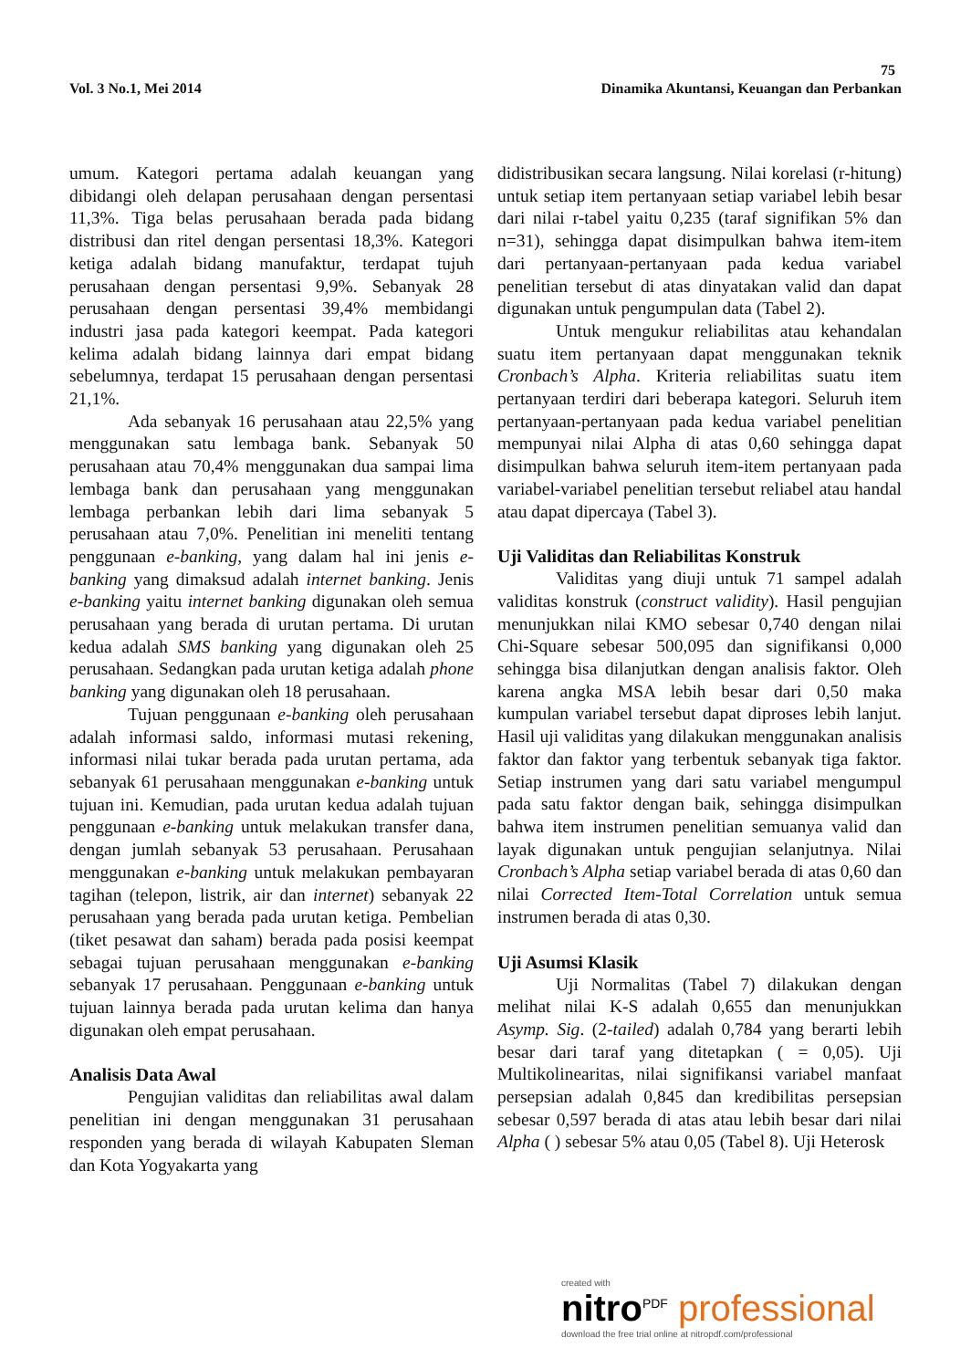75
Vol. 3 No.1, Mei 2014 Dinamika Akuntansi, Keuangan dan Perbankan
umum. Kategori pertama adalah keuangan yang dibidangi oleh delapan perusahaan dengan persentasi 11,3%. Tiga belas perusahaan berada pada bidang distribusi dan ritel dengan persentasi 18,3%. Kategori ketiga adalah bidang manufaktur, terdapat tujuh perusahaan dengan persentasi 9,9%. Sebanyak 28 perusahaan dengan persentasi 39,4% membidangi industri jasa pada kategori keempat. Pada kategori kelima adalah bidang lainnya dari empat bidang sebelumnya, terdapat 15 perusahaan dengan persentasi 21,1%.
Ada sebanyak 16 perusahaan atau 22,5% yang menggunakan satu lembaga bank. Sebanyak 50 perusahaan atau 70,4% menggunakan dua sampai lima lembaga bank dan perusahaan yang menggunakan lembaga perbankan lebih dari lima sebanyak 5 perusahaan atau 7,0%. Penelitian ini meneliti tentang penggunaan e-banking, yang dalam hal ini jenis e-banking yang dimaksud adalah internet banking. Jenis e-banking yaitu internet banking digunakan oleh semua perusahaan yang berada di urutan pertama. Di urutan kedua adalah SMS banking yang digunakan oleh 25 perusahaan. Sedangkan pada urutan ketiga adalah phone banking yang digunakan oleh 18 perusahaan.
Tujuan penggunaan e-banking oleh perusahaan adalah informasi saldo, informasi mutasi rekening, informasi nilai tukar berada pada urutan pertama, ada sebanyak 61 perusahaan menggunakan e-banking untuk tujuan ini. Kemudian, pada urutan kedua adalah tujuan penggunaan e-banking untuk melakukan transfer dana, dengan jumlah sebanyak 53 perusahaan. Perusahaan menggunakan e-banking untuk melakukan pembayaran tagihan (telepon, listrik, air dan internet) sebanyak 22 perusahaan yang berada pada urutan ketiga. Pembelian (tiket pesawat dan saham) berada pada posisi keempat sebagai tujuan perusahaan menggunakan e-banking sebanyak 17 perusahaan. Penggunaan e-banking untuk tujuan lainnya berada pada urutan kelima dan hanya digunakan oleh empat perusahaan.
Analisis Data Awal
Pengujian validitas dan reliabilitas awal dalam penelitian ini dengan menggunakan 31 perusahaan responden yang berada di wilayah Kabupaten Sleman dan Kota Yogyakarta yang
didistribusikan secara langsung. Nilai korelasi (r-hitung) untuk setiap item pertanyaan setiap variabel lebih besar dari nilai r-tabel yaitu 0,235 (taraf signifikan 5% dan n=31), sehingga dapat disimpulkan bahwa item-item dari pertanyaan-pertanyaan pada kedua variabel penelitian tersebut di atas dinyatakan valid dan dapat digunakan untuk pengumpulan data (Tabel 2).
Untuk mengukur reliabilitas atau kehandalan suatu item pertanyaan dapat menggunakan teknik Cronbach’s Alpha. Kriteria reliabilitas suatu item pertanyaan terdiri dari beberapa kategori. Seluruh item pertanyaan-pertanyaan pada kedua variabel penelitian mempunyai nilai Alpha di atas 0,60 sehingga dapat disimpulkan bahwa seluruh item-item pertanyaan pada variabel-variabel penelitian tersebut reliabel atau handal atau dapat dipercaya (Tabel 3).
Uji Validitas dan Reliabilitas Konstruk
Validitas yang diuji untuk 71 sampel adalah validitas konstruk (construct validity). Hasil pengujian menunjukkan nilai KMO sebesar 0,740 dengan nilai Chi-Square sebesar 500,095 dan signifikansi 0,000 sehingga bisa dilanjutkan dengan analisis faktor. Oleh karena angka MSA lebih besar dari 0,50 maka kumpulan variabel tersebut dapat diproses lebih lanjut. Hasil uji validitas yang dilakukan menggunakan analisis faktor dan faktor yang terbentuk sebanyak tiga faktor. Setiap instrumen yang dari satu variabel mengumpul pada satu faktor dengan baik, sehingga disimpulkan bahwa item instrumen penelitian semuanya valid dan layak digunakan untuk pengujian selanjutnya. Nilai Cronbach’s Alpha setiap variabel berada di atas 0,60 dan nilai Corrected Item-Total Correlation untuk semua instrumen berada di atas 0,30.
Uji Asumsi Klasik
Uji Normalitas (Tabel 7) dilakukan dengan melihat nilai K-S adalah 0,655 dan menunjukkan Asymp. Sig. (2-tailed) adalah 0,784 yang berarti lebih besar dari taraf yang ditetapkan ( = 0,05). Uji Multikolinearitas, nilai signifikansi variabel manfaat persepsian adalah 0,845 dan kredibilitas persepsian sebesar 0,597 berada di atas atau lebih besar dari nilai Alpha ( ) sebesar 5% atau 0,05 (Tabel 8). Uji Heterosk
created with
nitro<sup>PDF</sup> professional
download the free trial online at nitropdf.com/professional